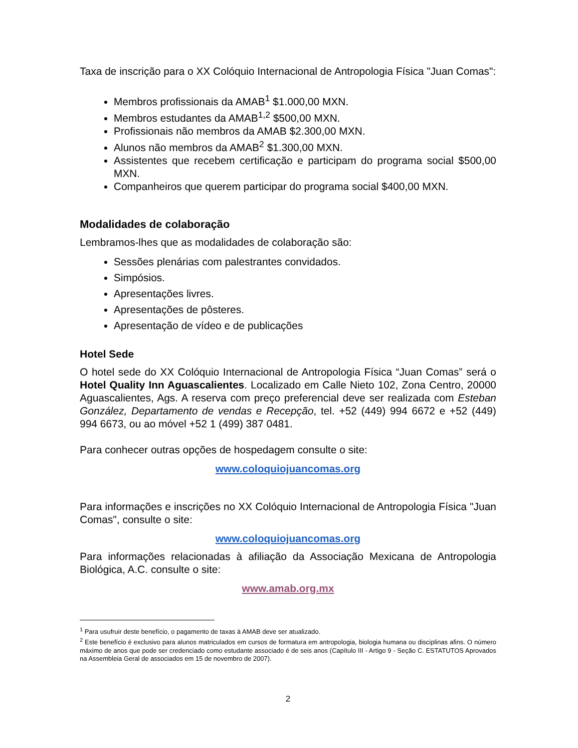Taxa de inscrição para o XX Colóquio Internacional de Antropologia Física "Juan Comas":
Membros profissionais da AMAB<sup>1</sup> $1.000,00 MXN.
Membros estudantes da AMAB<sup>1,2</sup> $500,00 MXN.
Profissionais não membros da AMAB $2.300,00 MXN.
Alunos não membros da AMAB<sup>2</sup> $1.300,00 MXN.
Assistentes que recebem certificação e participam do programa social $500,00 MXN.
Companheiros que querem participar do programa social $400,00 MXN.
Modalidades de colaboração
Lembramos-lhes que as modalidades de colaboração são:
Sessões plenárias com palestrantes convidados.
Simpósios.
Apresentações livres.
Apresentações de pôsteres.
Apresentação de vídeo e de publicações
Hotel Sede
O hotel sede do XX Colóquio Internacional de Antropologia Física “Juan Comas” será o Hotel Quality Inn Aguascalientes. Localizado em Calle Nieto 102, Zona Centro, 20000 Aguascalientes, Ags. A reserva com preço preferencial deve ser realizada com Esteban González, Departamento de vendas e Recepção, tel. +52 (449) 994 6672 e +52 (449) 994 6673, ou ao móvel +52 1 (499) 387 0481.
Para conhecer outras opções de hospedagem consulte o site:
www.coloquiojuancomas.org
Para informações e inscrições no XX Colóquio Internacional de Antropologia Física "Juan Comas", consulte o site:
www.coloquiojuancomas.org
Para informações relacionadas à afiliação da Associação Mexicana de Antropologia Biológica, A.C. consulte o site:
www.amab.org.mx
<sup>1</sup> Para usufruir deste benefício, o pagamento de taxas à AMAB deve ser atualizado.
<sup>2</sup> Este benefício é exclusivo para alunos matriculados em cursos de formatura em antropologia, biologia humana ou disciplinas afins. O número máximo de anos que pode ser credenciado como estudante associado é de seis anos (Capítulo III - Artigo 9 - Seção C. ESTATUTOS Aprovados na Assembleia Geral de associados em 15 de novembro de 2007).
2